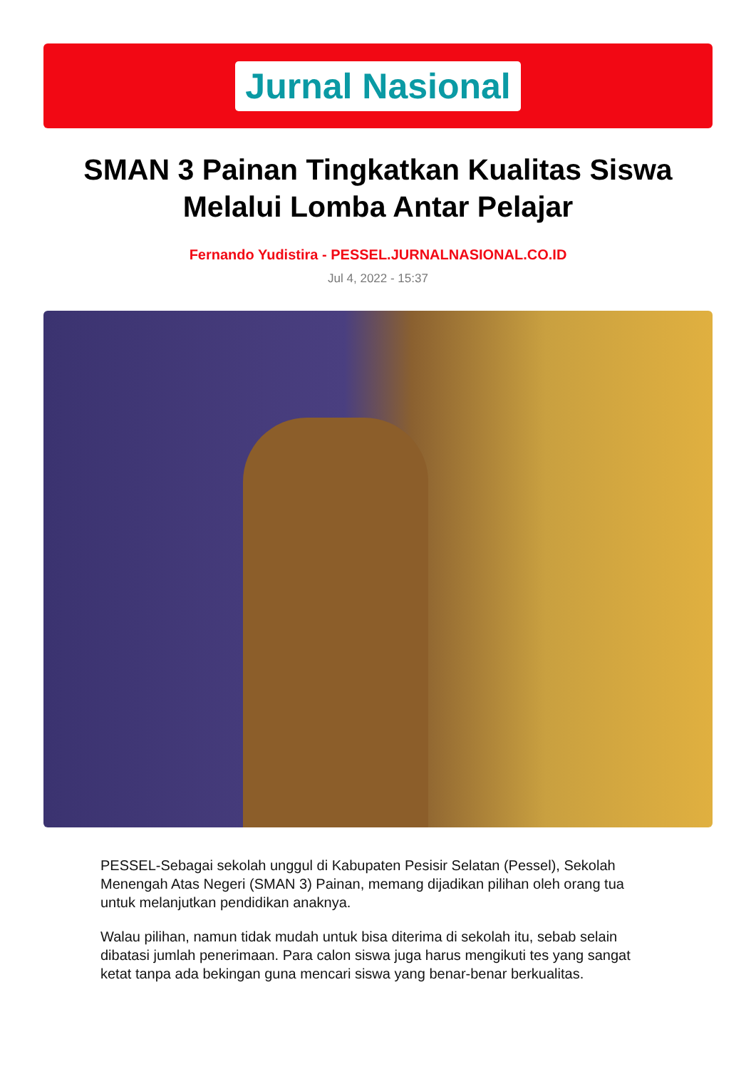Jurnal Nasional
SMAN 3 Painan Tingkatkan Kualitas Siswa Melalui Lomba Antar Pelajar
Fernando Yudistira - PESSEL.JURNALNASIONAL.CO.ID
Jul 4, 2022 - 15:37
PESSEL-Sebagai sekolah unggul di Kabupaten Pesisir Selatan (Pessel), Sekolah Menengah Atas Negeri (SMAN 3) Painan, memang dijadikan pilihan oleh orang tua untuk melanjutkan pendidikan anaknya.
Walau pilihan, namun tidak mudah untuk bisa diterima di sekolah itu, sebab selain dibatasi jumlah penerimaan. Para calon siswa juga harus mengikuti tes yang sangat ketat tanpa ada bekingan guna mencari siswa yang benar-benar berkualitas.